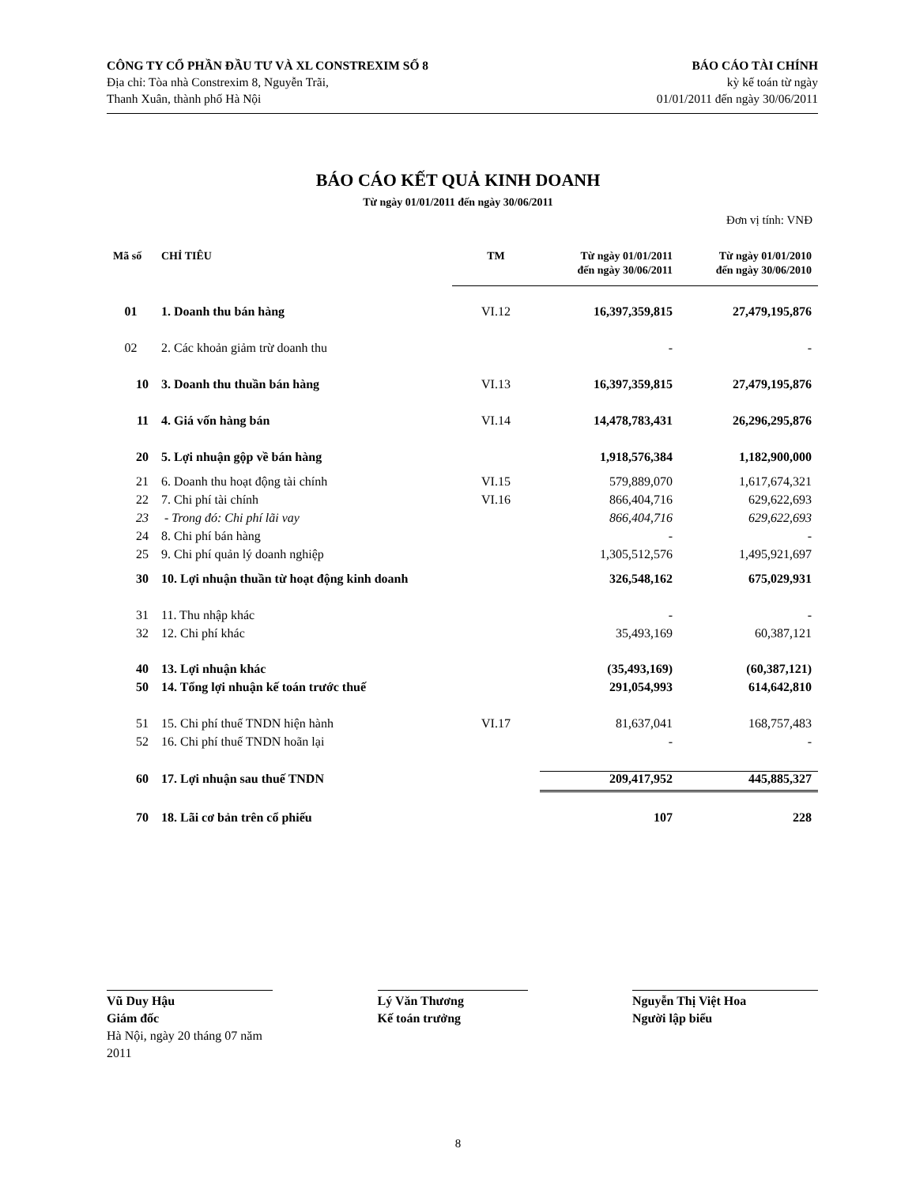CÔNG TY CỔ PHẦN ĐẦU TƯ VÀ XL CONSTREXIM SỐ 8
Địa chỉ: Tòa nhà Constrexim 8, Nguyễn Trãi,
Thanh Xuân, thành phố Hà Nội
BÁO CÁO TÀI CHÍNH
kỳ kế toán từ ngày
01/01/2011 đến ngày 30/06/2011
BÁO CÁO KẾT QUẢ KINH DOANH
Từ ngày 01/01/2011 đến ngày 30/06/2011
Đơn vị tính: VNĐ
| Mã số | CHỈ TIÊU | TM | Từ ngày 01/01/2011 đến ngày 30/06/2011 | Từ ngày 01/01/2010 đến ngày 30/06/2010 |
| --- | --- | --- | --- | --- |
| 01 | 1. Doanh thu bán hàng | VI.12 | 16,397,359,815 | 27,479,195,876 |
| 02 | 2. Các khoản giảm trừ doanh thu | | - | - |
| 10 | 3. Doanh thu thuần bán hàng | VI.13 | 16,397,359,815 | 27,479,195,876 |
| 11 | 4. Giá vốn hàng bán | VI.14 | 14,478,783,431 | 26,296,295,876 |
| 20 | 5. Lợi nhuận gộp về bán hàng | | 1,918,576,384 | 1,182,900,000 |
| 21 | 6. Doanh thu hoạt động tài chính | VI.15 | 579,889,070 | 1,617,674,321 |
| 22 | 7. Chi phí tài chính | VI.16 | 866,404,716 | 629,622,693 |
| 23 | - Trong đó: Chi phí lãi vay | | 866,404,716 | 629,622,693 |
| 24 | 8. Chi phí bán hàng | | - | - |
| 25 | 9. Chi phí quản lý doanh nghiệp | | 1,305,512,576 | 1,495,921,697 |
| 30 | 10. Lợi nhuận thuần từ hoạt động kinh doanh | | 326,548,162 | 675,029,931 |
| 31 | 11. Thu nhập khác | | - | - |
| 32 | 12. Chi phí khác | | 35,493,169 | 60,387,121 |
| 40 | 13. Lợi nhuận khác | | (35,493,169) | (60,387,121) |
| 50 | 14. Tổng lợi nhuận kế toán trước thuế | | 291,054,993 | 614,642,810 |
| 51 | 15. Chi phí thuế TNDN hiện hành | VI.17 | 81,637,041 | 168,757,483 |
| 52 | 16. Chi phí thuế TNDN hoãn lại | | - | - |
| 60 | 17. Lợi nhuận sau thuế TNDN | | 209,417,952 | 445,885,327 |
| 70 | 18. Lãi cơ bản trên cổ phiếu | | 107 | 228 |
Vũ Duy Hậu
Giám đốc
Hà Nội, ngày 20 tháng 07 năm 2011
Lý Văn Thương
Kế toán trưởng
Nguyễn Thị Việt Hoa
Người lập biểu
8